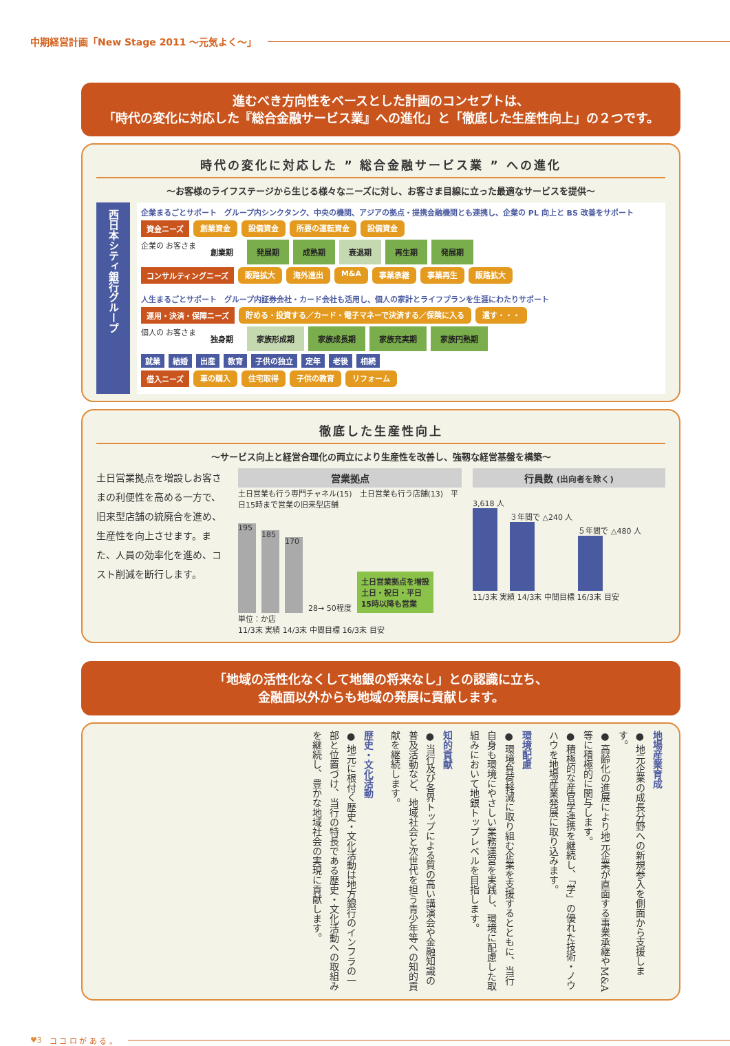中期経営計画「New Stage 2011 ～元気よく～」
進むべき方向性をベースとした計画のコンセプトは、
「時代の変化に対応した『総合金融サービス業』への進化」と「徹底した生産性向上」の２つです。
時代の変化に対応した ” 総合金融サービス業 ” への進化
～お客様のライフステージから生じる様々なニーズに対し、お客さま目線に立った最適なサービスを提供～
西日本シティ銀行グループ
企業まるごとサポート　グループ内シンクタンク、中央の機関、アジアの拠点・提携金融機関とも連携し、企業の PL 向上と BS 改善をサポート
資金ニーズ 創業資金 設備資金 所要の運転資金 設備資金
企業の お客さま 創業期 発展期 成熟期 衰退期 再生期 発展期
コンサルティングニーズ 販路拡大 海外進出 M&A 事業承継 事業再生 販路拡大
人生まるごとサポート　グループ内証券会社・カード会社も活用し、個人の家計とライフプランを生涯にわたりサポート
運用・決済・保障ニーズ 貯める・投資する／カード・電子マネーで決済する／保険に入る 遺す・・・
個人の お客さま 独身期 家族形成期 家族成長期 家族充実期 家族円熟期
就業 結婚 出産 教育 子供の独立 定年 老後 相続
借入ニーズ 車の購入 住宅取得 子供の教育 リフォーム
徹底した生産性向上
～サービス向上と経営合理化の両立により生産性を改善し、強靱な経営基盤を構築～
土日営業拠点を増設しお客さまの利便性を高める一方で、旧来型店舗の統廃合を進め、生産性を向上させます。また、人員の効率化を進め、コスト削減を断行します。
営業拠点
土日営業も行う専門チャネル(15)　土日営業も行う店舗(13)　平日15時まで営業の旧来型店舗
195
185
170
28→ 50程度
土日営業拠点を増設
土日・祝日・平日
15時以降も営業
単位：か店
11/3末 実績 14/3末 中間目標 16/3末 目安
行員数 (出向者を除く)
3,618 人
３年間で △240 人
５年間で △480 人
11/3末 実績 14/3末 中間目標 16/3末 目安
「地域の活性化なくして地銀の将来なし」との認識に立ち、
金融面以外からも地域の発展に貢献します。
地場産業育成
● 地元企業の成長分野への新規参入を側面から支援します。
● 高齢化の進展により地元企業が直面する事業承継やM&A等に積極的に関与します。
● 積極的な産官学連携を継続し、「学」の優れた技術・ノウハウを地場産業発展に取り込みます。
環境配慮
● 環境負荷軽減に取り組む企業を支援するとともに、当行自身も環境にやさしい業務運営を実践し、環境に配慮した取組みにおいて地銀トップレベルを目指します。
知的貢献
● 当行及び各界トップによる質の高い講演会や金融知識の普及活動など、地域社会と次世代を担う青少年等への知的貢献を継続します。
歴史・文化活動
● 地元に根付く歴史・文化活動は地方銀行のインフラの一部と位置づけ、当行の特長である歴史・文化活動への取組みを継続し、豊かな地域社会の実現に貢献します。
♥3　コ コ ロ が あ る 。